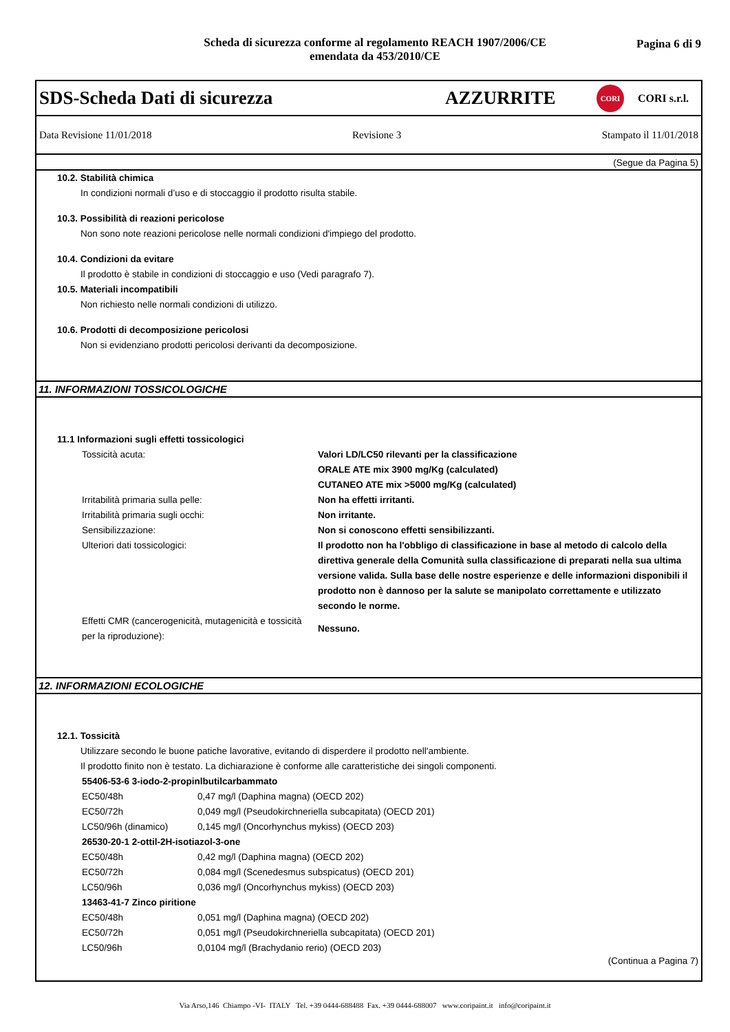Scheda di sicurezza conforme al regolamento REACH 1907/2006/CE
emendata da 453/2010/CE
Pagina 6 di 9
SDS-Scheda Dati di sicurezza AZZURRITE CORI CORI s.r.l.
Data Revisione 11/01/2018 Revisione 3 Stampato il 11/01/2018
(Segue da Pagina 5)
10.2. Stabilità chimica
In condizioni normali d’uso e di stoccaggio il prodotto risulta stabile.
10.3. Possibilità di reazioni pericolose
Non sono note reazioni pericolose nelle normali condizioni d'impiego del prodotto.
10.4. Condizioni da evitare
Il prodotto è stabile in condizioni di stoccaggio e uso (Vedi paragrafo 7).
10.5. Materiali incompatibili
Non richiesto nelle normali condizioni di utilizzo.
10.6. Prodotti di decomposizione pericolosi
Non si evidenziano prodotti pericolosi derivanti da decomposizione.
11. INFORMAZIONI TOSSICOLOGICHE
11.1 Informazioni sugli effetti tossicologici
| Tossicità acuta: | Valori LD/LC50 rilevanti per la classificazione ORALE ATE mix 3900 mg/Kg (calculated) CUTANEO ATE mix >5000 mg/Kg (calculated) |
| Irritabilità primaria sulla pelle: | Non ha effetti irritanti. |
| Irritabilità primaria sugli occhi: | Non irritante. |
| Sensibilizzazione: | Non si conoscono effetti sensibilizzanti. |
| Ulteriori dati tossicologici: | Il prodotto non ha l'obbligo di classificazione in base al metodo di calcolo della direttiva generale della Comunità sulla classificazione di preparati nella sua ultima versione valida. Sulla base delle nostre esperienze e delle informazioni disponibili il prodotto non è dannoso per la salute se manipolato correttamente e utilizzato secondo le norme. |
| Effetti CMR (cancerogenicità, mutagenicità e tossicità per la riproduzione): | Nessuno. |
12. INFORMAZIONI ECOLOGICHE
12.1. Tossicità
Utilizzare secondo le buone patiche lavorative, evitando di disperdere il prodotto nell'ambiente.
Il prodotto finito non è testato. La dichiarazione è conforme alle caratteristiche dei singoli componenti.
| 55406-53-6 3-iodo-2-propinlbutilcarbammato | |
| EC50/48h | 0,47 mg/l (Daphina magna) (OECD 202) |
| EC50/72h | 0,049 mg/l (Pseudokirchneriella subcapitata) (OECD 201) |
| LC50/96h (dinamico) | 0,145 mg/l (Oncorhynchus mykiss) (OECD 203) |
| 26530-20-1 2-ottil-2H-isotiazol-3-one | |
| EC50/48h | 0,42 mg/l (Daphina magna) (OECD 202) |
| EC50/72h | 0,084 mg/l (Scenedesmus subspicatus) (OECD 201) |
| LC50/96h | 0,036 mg/l (Oncorhynchus mykiss) (OECD 203) |
| 13463-41-7 Zinco piritione | |
| EC50/48h | 0,051 mg/l (Daphina magna) (OECD 202) |
| EC50/72h | 0,051 mg/l (Pseudokirchneriella subcapitata) (OECD 201) |
| LC50/96h | 0,0104 mg/l (Brachydanio rerio) (OECD 203) |
(Continua a Pagina 7)
Via Arso,146 Chiampo -VI- ITALY Tel. +39 0444-688488 Fax. +39 0444-688007 www.coripaint.it info@coripaint.it